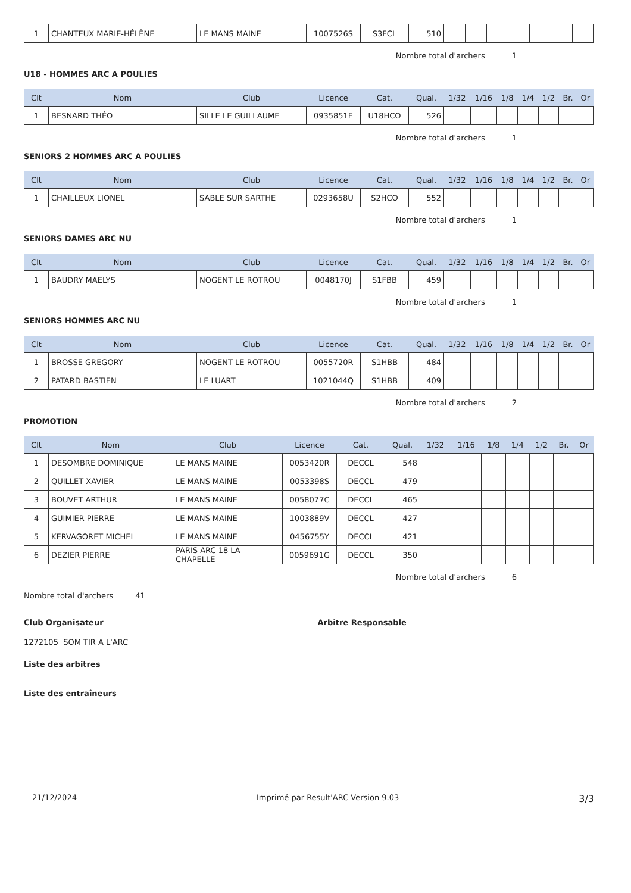| 1 | CHANTEUX MARIE-HÉLÈNE | LE MANS MAINE | 1007526S | S3FCL | 510 | | | | | | | |
Nombre total d'archers 1
U18 - HOMMES ARC A POULIES
| Clt | Nom | Club | Licence | Cat. | Qual. | 1/32 | 1/16 | 1/8 | 1/4 | 1/2 | Br. | Or |
| --- | --- | --- | --- | --- | --- | --- | --- | --- | --- | --- | --- | --- |
| 1 | BESNARD THÉO | SILLE LE GUILLAUME | 0935851E | U18HCO | 526 | | | | | | | |
Nombre total d'archers 1
SENIORS 2 HOMMES ARC A POULIES
| Clt | Nom | Club | Licence | Cat. | Qual. | 1/32 | 1/16 | 1/8 | 1/4 | 1/2 | Br. | Or |
| --- | --- | --- | --- | --- | --- | --- | --- | --- | --- | --- | --- | --- |
| 1 | CHAILLEUX LIONEL | SABLE SUR SARTHE | 0293658U | S2HCO | 552 | | | | | | | |
Nombre total d'archers 1
SENIORS DAMES ARC NU
| Clt | Nom | Club | Licence | Cat. | Qual. | 1/32 | 1/16 | 1/8 | 1/4 | 1/2 | Br. | Or |
| --- | --- | --- | --- | --- | --- | --- | --- | --- | --- | --- | --- | --- |
| 1 | BAUDRY MAELYS | NOGENT LE ROTROU | 0048170J | S1FBB | 459 | | | | | | | |
Nombre total d'archers 1
SENIORS HOMMES ARC NU
| Clt | Nom | Club | Licence | Cat. | Qual. | 1/32 | 1/16 | 1/8 | 1/4 | 1/2 | Br. | Or |
| --- | --- | --- | --- | --- | --- | --- | --- | --- | --- | --- | --- | --- |
| 1 | BROSSE GREGORY | NOGENT LE ROTROU | 0055720R | S1HBB | 484 | | | | | | | |
| 2 | PATARD BASTIEN | LE LUART | 1021044Q | S1HBB | 409 | | | | | | | |
Nombre total d'archers 2
PROMOTION
| Clt | Nom | Club | Licence | Cat. | Qual. | 1/32 | 1/16 | 1/8 | 1/4 | 1/2 | Br. | Or |
| --- | --- | --- | --- | --- | --- | --- | --- | --- | --- | --- | --- | --- |
| 1 | DESOMBRE DOMINIQUE | LE MANS MAINE | 0053420R | DECCL | 548 | | | | | | | |
| 2 | QUILLET XAVIER | LE MANS MAINE | 0053398S | DECCL | 479 | | | | | | | |
| 3 | BOUVET ARTHUR | LE MANS MAINE | 0058077C | DECCL | 465 | | | | | | | |
| 4 | GUIMIER PIERRE | LE MANS MAINE | 1003889V | DECCL | 427 | | | | | | | |
| 5 | KERVAGORET MICHEL | LE MANS MAINE | 0456755Y | DECCL | 421 | | | | | | | |
| 6 | DEZIER PIERRE | PARIS ARC 18 LA CHAPELLE | 0059691G | DECCL | 350 | | | | | | | |
Nombre total d'archers 6
Nombre total d'archers 41
Club Organisateur Arbitre Responsable
1272105 SOM TIR A L'ARC
Liste des arbitres
Liste des entraîneurs
21/12/2024 Imprimé par Result'ARC Version 9.03 3/3